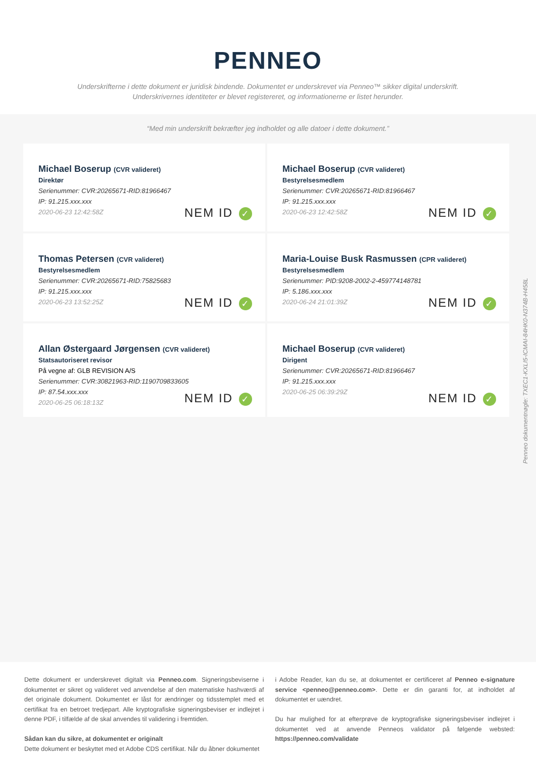PENNEO
Underskrifterne i dette dokument er juridisk bindende. Dokumentet er underskrevet via Penneo™ sikker digital underskrift.
Underskrivernes identiteter er blevet registereret, og informationerne er listet herunder.
“Med min underskrift bekræfter jeg indholdet og alle datoer i dette dokument.”
Michael Boserup (CVR valideret)
Direktør
Serienummer: CVR:20265671-RID:81966467
IP: 91.215.xxx.xxx
2020-06-23 12:42:58Z
NEM ID ✓
Michael Boserup (CVR valideret)
Bestyrelsesmedlem
Serienummer: CVR:20265671-RID:81966467
IP: 91.215.xxx.xxx
2020-06-23 12:42:58Z
NEM ID ✓
Thomas Petersen (CVR valideret)
Bestyrelsesmedlem
Serienummer: CVR:20265671-RID:75825683
IP: 91.215.xxx.xxx
2020-06-23 13:52:25Z
NEM ID ✓
Maria-Louise Busk Rasmussen (CPR valideret)
Bestyrelsesmedlem
Serienummer: PID:9208-2002-2-459774148781
IP: 5.186.xxx.xxx
2020-06-24 21:01:39Z
NEM ID ✓
Allan Østergaard Jørgensen (CVR valideret)
Statsautoriseret revisor
På vegne af: GLB REVISION A/S
Serienummer: CVR:30821963-RID:1190709833605
IP: 87.54.xxx.xxx
2020-06-25 06:18:13Z
NEM ID ✓
Michael Boserup (CVR valideret)
Dirigent
Serienummer: CVR:20265671-RID:81966467
IP: 91.215.xxx.xxx
2020-06-25 06:39:29Z
NEM ID ✓
Penneo dokumentnøgle: TXEC1-KXLI5-ICMAI-84HK0-N374B-H458L
Dette dokument er underskrevet digitalt via Penneo.com. Signeringsbeviserne i dokumentet er sikret og valideret ved anvendelse af den matematiske hashværdi af det originale dokument. Dokumentet er låst for ændringer og tidsstemplet med et certifikat fra en betroet tredjepart. Alle kryptografiske signeringsbeviser er indlejret i denne PDF, i tilfælde af de skal anvendes til validering i fremtiden.
Sådan kan du sikre, at dokumentet er originalt
Dette dokument er beskyttet med et Adobe CDS certifikat. Når du åbner dokumentet
i Adobe Reader, kan du se, at dokumentet er certificeret af Penneo e-signature service <penneo@penneo.com>. Dette er din garanti for, at indholdet af dokumentet er uændret.
Du har mulighed for at efterprøve de kryptografiske signeringsbeviser indlejret i dokumentet ved at anvende Penneos validator på følgende websted: https://penneo.com/validate